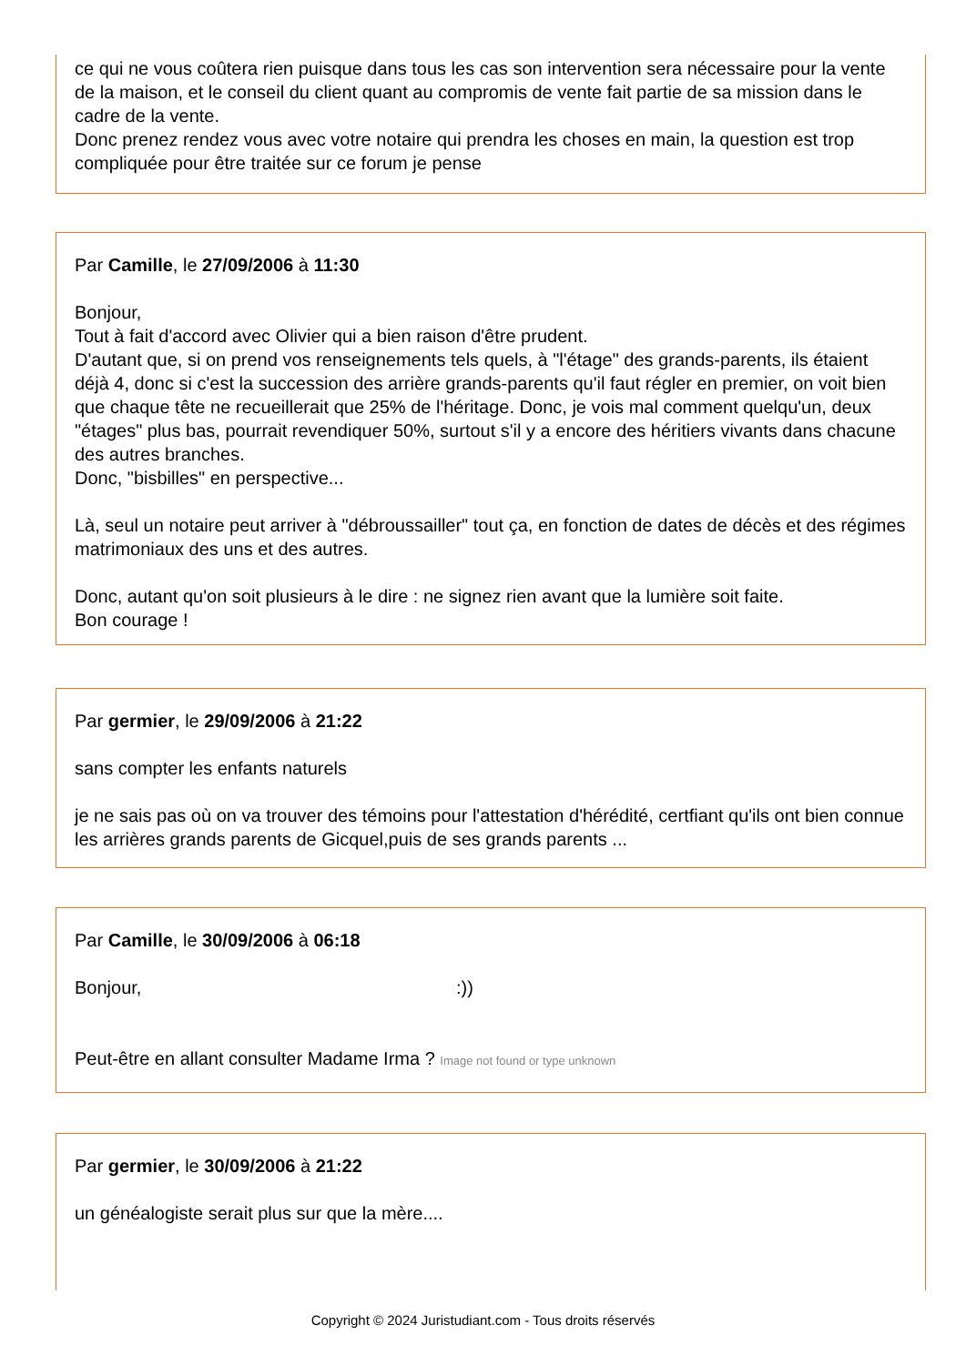ce qui ne vous coûtera rien puisque dans tous les cas son intervention sera nécessaire pour la vente de la maison, et le conseil du client quant au compromis de vente fait partie de sa mission dans le cadre de la vente.
Donc prenez rendez vous avec votre notaire qui prendra les choses en main, la question est trop compliquée pour être traitée sur ce forum je pense
Par Camille, le 27/09/2006 à 11:30
Bonjour,
Tout à fait d'accord avec Olivier qui a bien raison d'être prudent.
D'autant que, si on prend vos renseignements tels quels, à "l'étage" des grands-parents, ils étaient déjà 4, donc si c'est la succession des arrière grands-parents qu'il faut régler en premier, on voit bien que chaque tête ne recueillerait que 25% de l'héritage. Donc, je vois mal comment quelqu'un, deux "étages" plus bas, pourrait revendiquer 50%, surtout s'il y a encore des héritiers vivants dans chacune des autres branches.
Donc, "bisbilles" en perspective...
Là, seul un notaire peut arriver à "débroussailler" tout ça, en fonction de dates de décès et des régimes matrimoniaux des uns et des autres.
Donc, autant qu'on soit plusieurs à le dire : ne signez rien avant que la lumière soit faite.
Bon courage !
Par germier, le 29/09/2006 à 21:22
sans compter les enfants naturels
je ne sais pas où on va trouver des témoins pour l'attestation d'hérédité, certfiant qu'ils ont bien connue les arrières grands parents de Gicquel,puis de ses grands parents ...
Par Camille, le 30/09/2006 à 06:18
Bonjour, :))
Peut-être en allant consulter Madame Irma ? Image not found or type unknown
Par germier, le 30/09/2006 à 21:22
un généalogiste serait plus sur que la mère....
Copyright © 2024 Juristudiant.com - Tous droits réservés